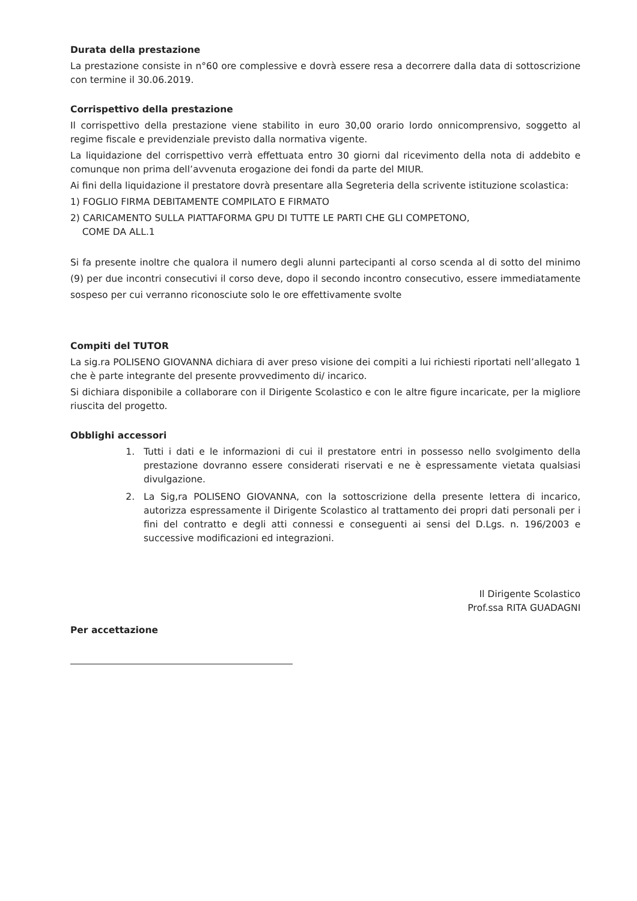Durata della prestazione
La prestazione consiste in n°60 ore complessive e dovrà essere resa a decorrere dalla data di sottoscrizione con termine il 30.06.2019.
Corrispettivo della prestazione
Il corrispettivo della prestazione viene stabilito in euro 30,00 orario lordo onnicomprensivo, soggetto al regime fiscale e previdenziale previsto dalla normativa vigente.
La liquidazione del corrispettivo verrà effettuata entro 30 giorni dal ricevimento della nota di addebito e comunque non prima dell’avvenuta erogazione dei fondi da parte del MIUR.
Ai fini della liquidazione il prestatore dovrà presentare alla Segreteria della scrivente istituzione scolastica:
1) FOGLIO FIRMA DEBITAMENTE COMPILATO E FIRMATO
2) CARICAMENTO SULLA PIATTAFORMA GPU DI TUTTE LE PARTI CHE GLI COMPETONO,
COME DA ALL.1
Si fa presente inoltre che qualora il numero degli alunni partecipanti al corso scenda al di sotto del minimo (9) per due incontri consecutivi il corso deve, dopo il secondo incontro consecutivo, essere immediatamente sospeso per cui verranno riconosciute solo le ore effettivamente svolte
Compiti del TUTOR
La sig.ra POLISENO GIOVANNA dichiara di aver preso visione dei compiti a lui richiesti riportati nell’allegato 1 che è parte integrante del presente provvedimento di/ incarico.
Si dichiara disponibile a collaborare con il Dirigente Scolastico e con le altre figure incaricate, per la migliore riuscita del progetto.
Obblighi accessori
1. Tutti i dati e le informazioni di cui il prestatore entri in possesso nello svolgimento della prestazione dovranno essere considerati riservati e ne è espressamente vietata qualsiasi divulgazione.
2. La Sig,ra POLISENO GIOVANNA, con la sottoscrizione della presente lettera di incarico, autorizza espressamente il Dirigente Scolastico al trattamento dei propri dati personali per i fini del contratto e degli atti connessi e conseguenti ai sensi del D.Lgs. n. 196/2003 e successive modificazioni ed integrazioni.
Per accettazione
Il Dirigente Scolastico
Prof.ssa RITA GUADAGNI